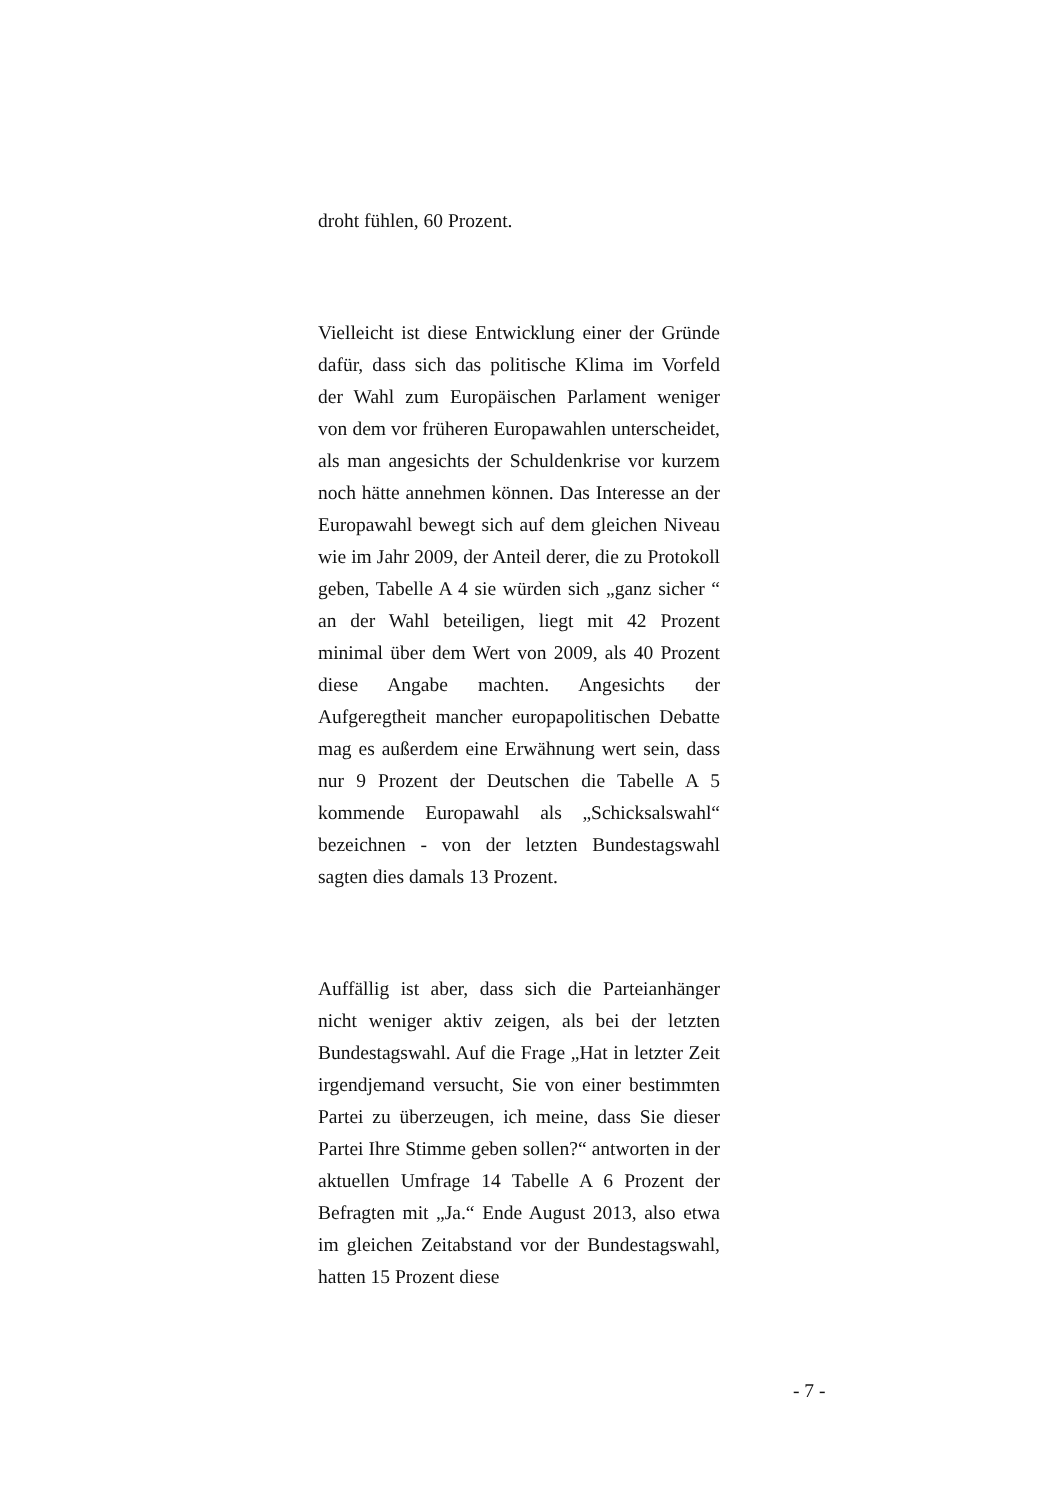droht fühlen, 60 Prozent.
Vielleicht ist diese Entwicklung einer der Gründe dafür, dass sich das politische Klima im Vorfeld der Wahl zum Europäischen Parlament weniger von dem vor früheren Europawahlen unterscheidet, als man angesichts der Schuldenkrise vor kurzem noch hätte annehmen können. Das Interesse an der Europawahl bewegt sich auf dem gleichen Niveau wie im Jahr 2009, der Anteil derer, die zu Protokoll geben, Tabelle A 4 sie würden sich „ganz sicher “ an der Wahl beteiligen, liegt mit 42 Prozent minimal über dem Wert von 2009, als 40 Prozent diese Angabe machten. Angesichts der Aufgeregtheit mancher europapolitischen Debatte mag es außerdem eine Erwähnung wert sein, dass nur 9 Prozent der Deutschen die Tabelle A 5 kommende Europawahl als „Schicksalswahl“ bezeichnen - von der letzten Bundestagswahl sagten dies damals 13 Prozent.
Auffällig ist aber, dass sich die Parteianhänger nicht weniger aktiv zeigen, als bei der letzten Bundestagswahl. Auf die Frage „Hat in letzter Zeit irgendjemand versucht, Sie von einer bestimmten Partei zu überzeugen, ich meine, dass Sie dieser Partei Ihre Stimme geben sollen?“ antworten in der aktuellen Umfrage 14 Tabelle A 6 Prozent der Befragten mit „Ja.“ Ende August 2013, also etwa im gleichen Zeitabstand vor der Bundestagswahl, hatten 15 Prozent diese
- 7 -